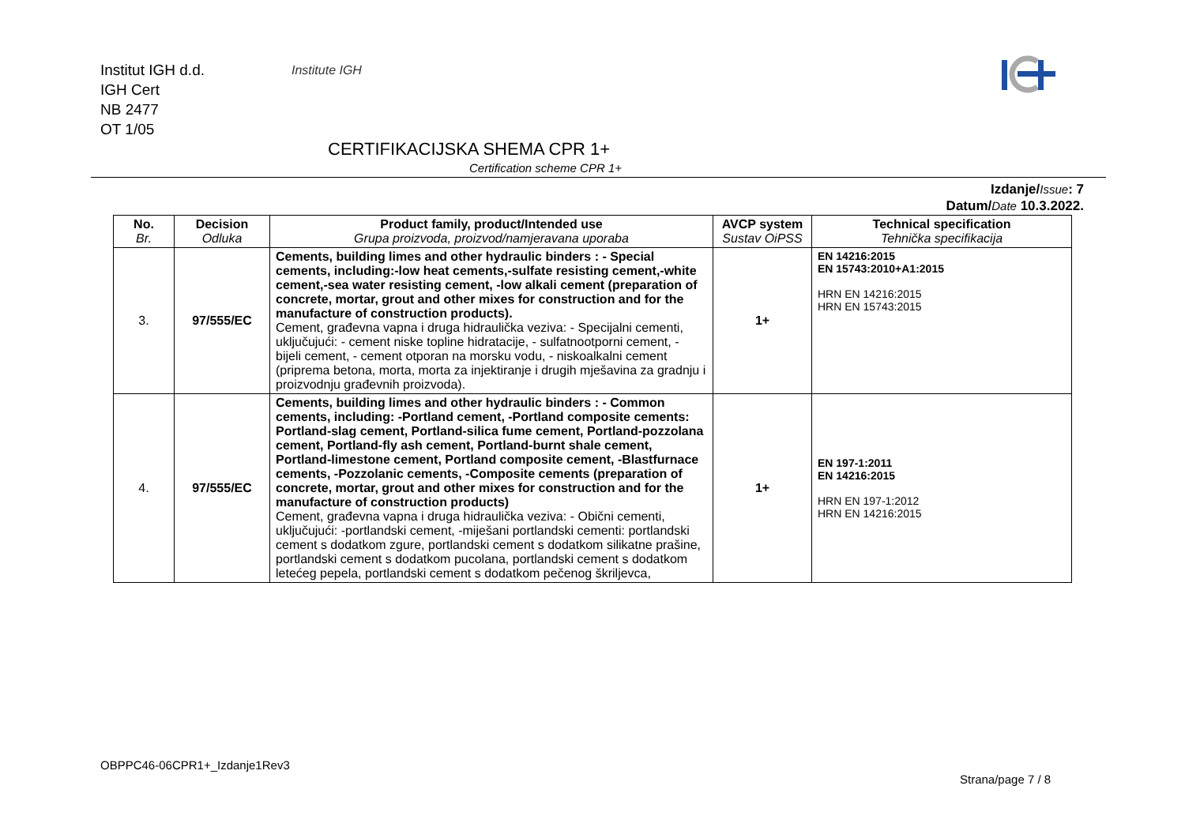Institut IGH d.d.
IGH Cert
NB 2477
OT 1/05
Institute IGH
CERTIFIKACIJSKA SHEMA CPR 1+
Certification scheme CPR 1+
Izdanje/Issue: 7
Datum/Date 10.3.2022.
| No. Br. | Decision Odluka | Product family, product/Intended use Grupa proizvoda, proizvod/namjeravana uporaba | AVCP system Sustav OiPSS | Technical specification Tehnička specifikacija |
| --- | --- | --- | --- | --- |
| 3. | 97/555/EC | Cements, building limes and other hydraulic binders : - Special cements, including:-low heat cements,-sulfate resisting cement,-white cement,-sea water resisting cement, -low alkali cement (preparation of concrete, mortar, grout and other mixes for construction and for the manufacture of construction products). Cement, građevna vapna i druga hidraulička veziva: - Specijalni cementi, uključujući: - cement niske topline hidratacije, - sulfatnootporni cement, - bijeli cement, - cement otporan na morsku vodu, - niskoalkalni cement (priprema betona, morta, morta za injektiranje i drugih mješavina za gradnju i proizvodnju građevnih proizvoda). | 1+ | EN 14216:2015 EN 15743:2010+A1:2015 HRN EN 14216:2015 HRN EN 15743:2015 |
| 4. | 97/555/EC | Cements, building limes and other hydraulic binders : - Common cements, including: -Portland cement, -Portland composite cements: Portland-slag cement, Portland-silica fume cement, Portland-pozzolana cement, Portland-fly ash cement, Portland-burnt shale cement, Portland-limestone cement, Portland composite cement, -Blastfurnace cements, -Pozzolanic cements, -Composite cements (preparation of concrete, mortar, grout and other mixes for construction and for the manufacture of construction products) Cement, građevna vapna i druga hidraulička veziva: - Obični cementi, uključujući: -portlandski cement, -miješani portlandski cementi: portlandski cement s dodatkom zgure, portlandski cement s dodatkom silikatne prašine, portlandski cement s dodatkom pucolana, portlandski cement s dodatkom letećeg pepela, portlandski cement s dodatkom pečenog škriljevca, | 1+ | EN 197-1:2011 EN 14216:2015 HRN EN 197-1:2012 HRN EN 14216:2015 |
OBPPC46-06CPR1+_Izdanje1Rev3
Strana/page 7 / 8